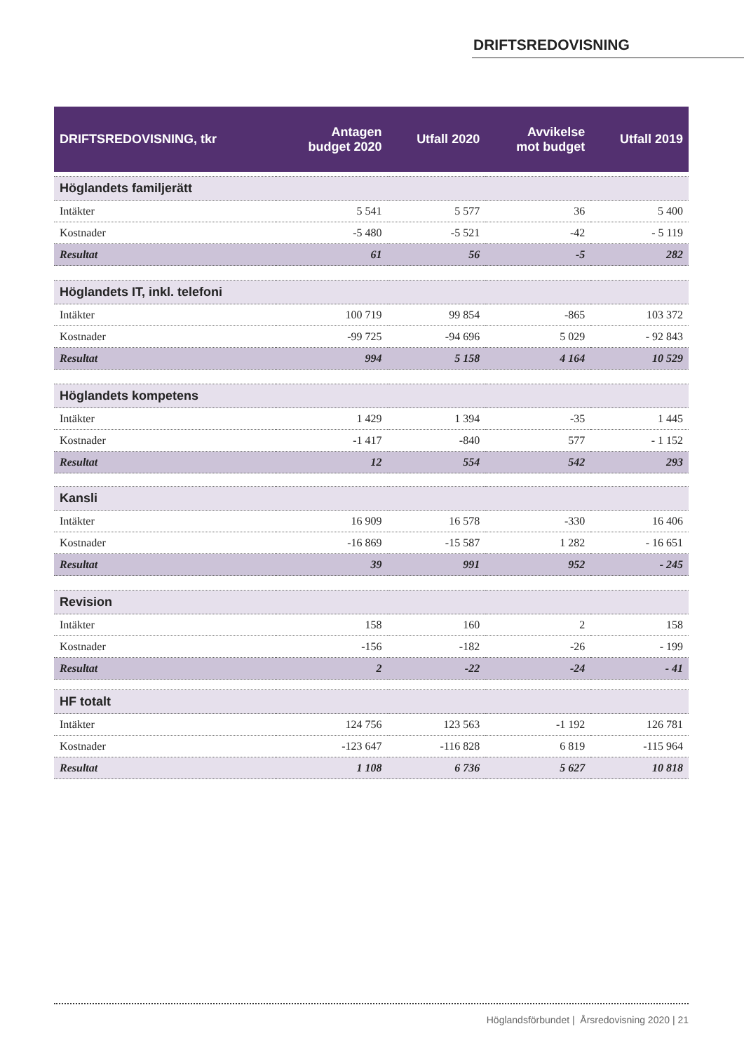DRIFTSREDOVISNING
| DRIFTSREDOVISNING, tkr | Antagen budget 2020 | Utfall 2020 | Avvikelse mot budget | Utfall 2019 |
| --- | --- | --- | --- | --- |
| Höglandets familjerätt | | | | |
| Intäkter | 5 541 | 5 577 | 36 | 5 400 |
| Kostnader | -5 480 | -5 521 | -42 | - 5 119 |
| Resultat | 61 | 56 | -5 | 282 |
| Höglandets IT, inkl. telefoni | | | | |
| Intäkter | 100 719 | 99 854 | -865 | 103 372 |
| Kostnader | -99 725 | -94 696 | 5 029 | - 92 843 |
| Resultat | 994 | 5 158 | 4 164 | 10 529 |
| Höglandets kompetens | | | | |
| Intäkter | 1 429 | 1 394 | -35 | 1 445 |
| Kostnader | -1 417 | -840 | 577 | - 1 152 |
| Resultat | 12 | 554 | 542 | 293 |
| Kansli | | | | |
| Intäkter | 16 909 | 16 578 | -330 | 16 406 |
| Kostnader | -16 869 | -15 587 | 1 282 | - 16 651 |
| Resultat | 39 | 991 | 952 | - 245 |
| Revision | | | | |
| Intäkter | 158 | 160 | 2 | 158 |
| Kostnader | -156 | -182 | -26 | - 199 |
| Resultat | 2 | -22 | -24 | - 41 |
| HF totalt | | | | |
| Intäkter | 124 756 | 123 563 | -1 192 | 126 781 |
| Kostnader | -123 647 | -116 828 | 6 819 | -115 964 |
| Resultat | 1 108 | 6 736 | 5 627 | 10 818 |
Höglandsförbundet | Årsredovisning 2020 | 21